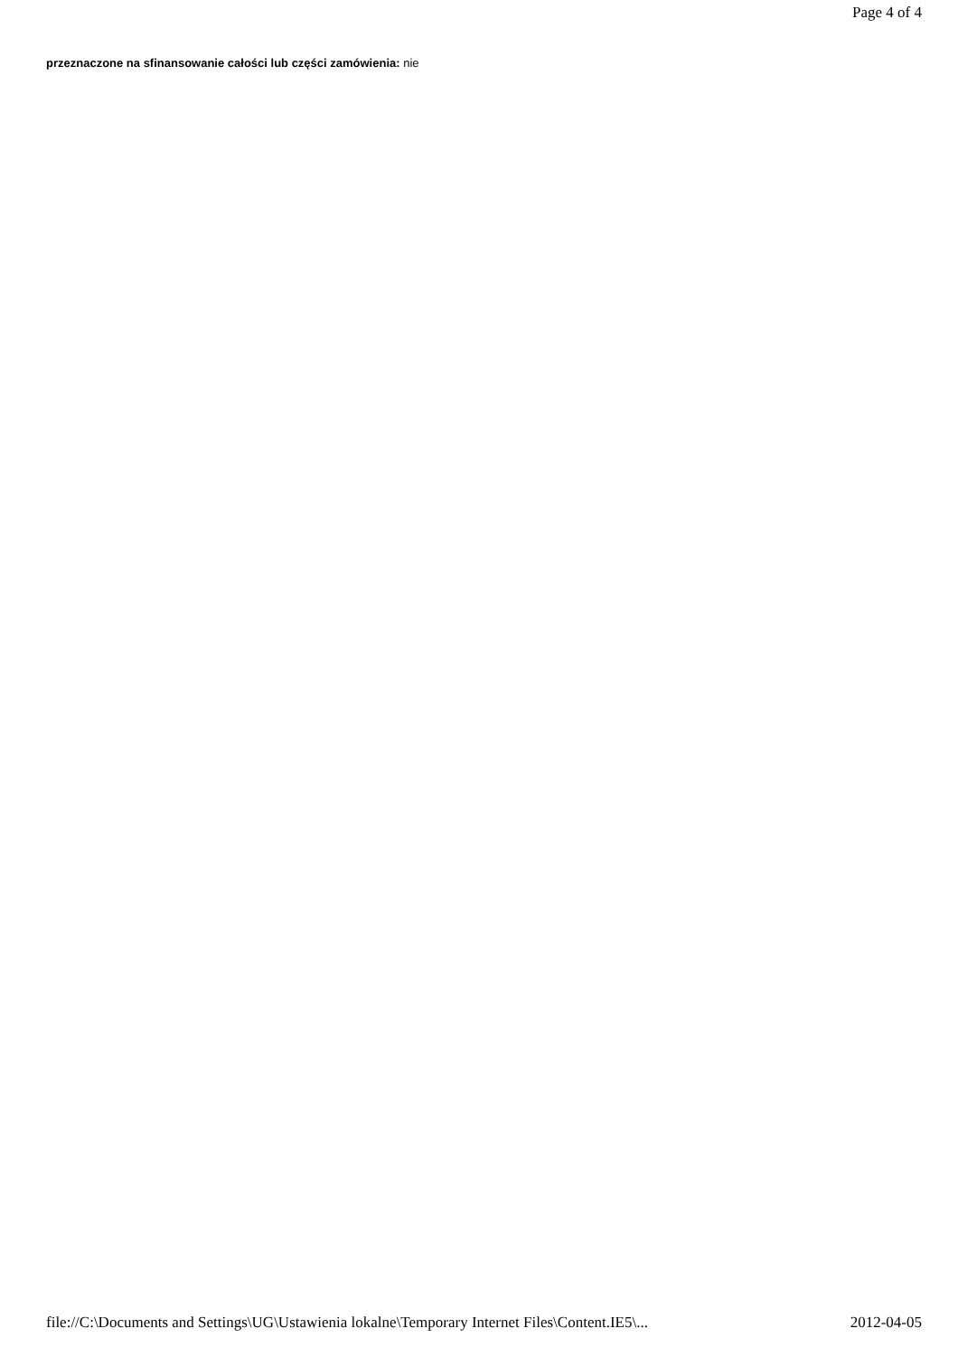Page 4 of 4
przeznaczone na sfinansowanie całości lub części zamówienia: nie
file://C:\Documents and Settings\UG\Ustawienia lokalne\Temporary Internet Files\Content.IE5\... 2012-04-05